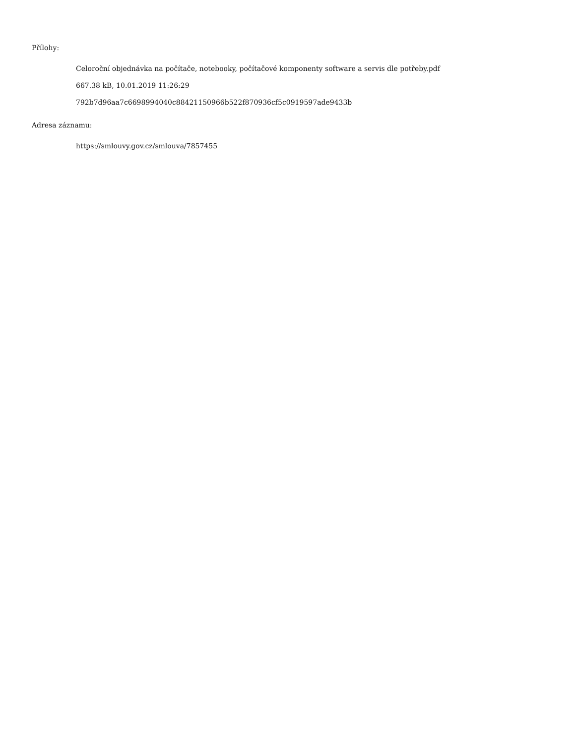Přílohy:
Celoroční objednávka na počítače, notebooky, počítačové komponenty software a servis dle potřeby.pdf
667.38 kB, 10.01.2019 11:26:29
792b7d96aa7c6698994040c88421150966b522f870936cf5c0919597ade9433b
Adresa záznamu:
https://smlouvy.gov.cz/smlouva/7857455